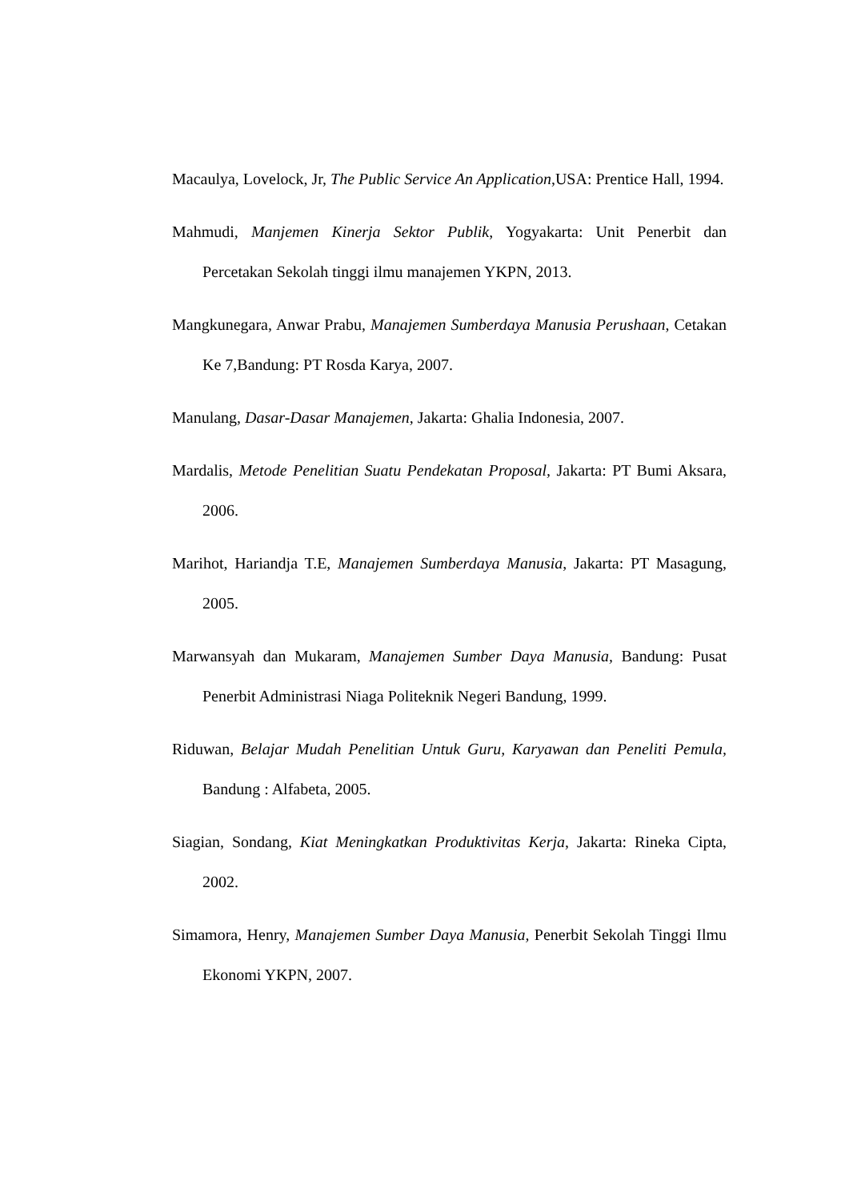Macaulya, Lovelock, Jr, The Public Service An Application,USA: Prentice Hall, 1994.
Mahmudi, Manjemen Kinerja Sektor Publik, Yogyakarta: Unit Penerbit dan Percetakan Sekolah tinggi ilmu manajemen YKPN, 2013.
Mangkunegara, Anwar Prabu, Manajemen Sumberdaya Manusia Perushaan, Cetakan Ke 7,Bandung: PT Rosda Karya, 2007.
Manulang, Dasar-Dasar Manajemen, Jakarta: Ghalia Indonesia, 2007.
Mardalis, Metode Penelitian Suatu Pendekatan Proposal, Jakarta: PT Bumi Aksara, 2006.
Marihot, Hariandja T.E, Manajemen Sumberdaya Manusia, Jakarta: PT Masagung, 2005.
Marwansyah dan Mukaram, Manajemen Sumber Daya Manusia, Bandung: Pusat Penerbit Administrasi Niaga Politeknik Negeri Bandung, 1999.
Riduwan, Belajar Mudah Penelitian Untuk Guru, Karyawan dan Peneliti Pemula, Bandung : Alfabeta, 2005.
Siagian, Sondang, Kiat Meningkatkan Produktivitas Kerja, Jakarta: Rineka Cipta, 2002.
Simamora, Henry, Manajemen Sumber Daya Manusia, Penerbit Sekolah Tinggi Ilmu Ekonomi YKPN, 2007.